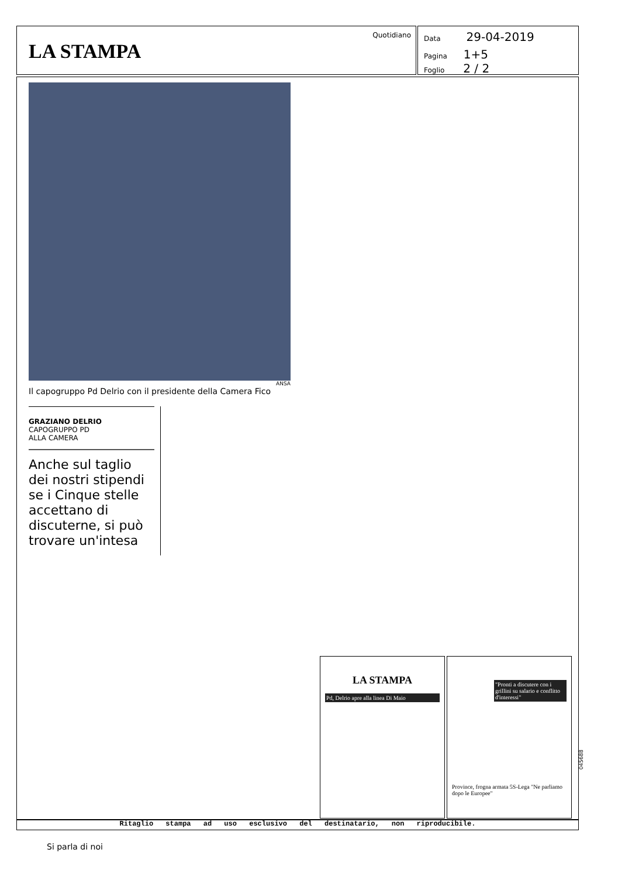Quotidiano
LA STAMPA
Data 29-04-2019
Pagina 1+5
Foglio 2 / 2
ANSA
Il capogruppo Pd Delrio con il presidente della Camera Fico
GRAZIANO DELRIO
CAPOGRUPPO PD
ALLA CAMERA
Anche sul taglio dei nostri stipendi se i Cinque stelle accettano di discuterne, si può trovare un'intesa
LA STAMPA
Pd, Delrio apre alla linea Di Maio
"Pronti a discutere con i grillini su salario e conflitto d'interessi"
Province, frogna armata 5S-Lega "Ne parliamo dopo le Europee"
045688
Ritaglio stampa ad uso esclusivo del destinatario, non riproducibile.
Si parla di noi